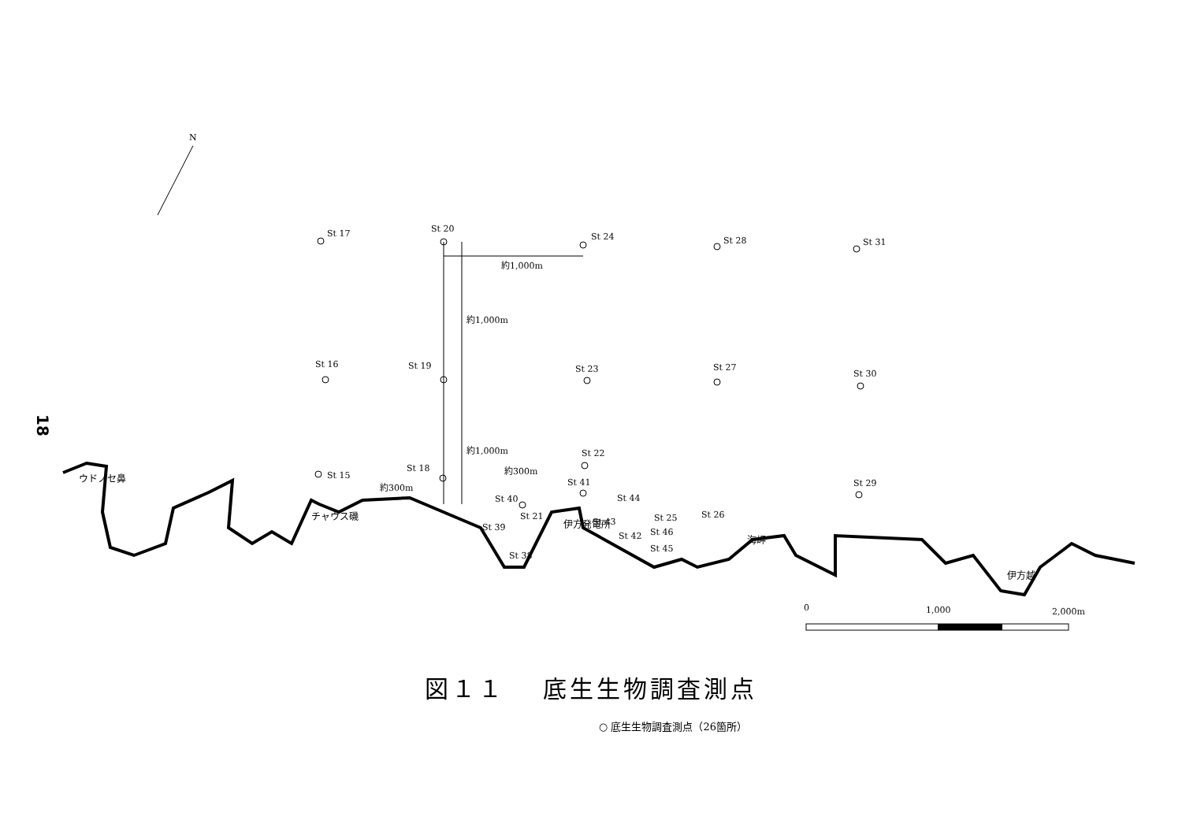18
N
St 17
St 20
St 24
St 28
St 31
約1,000m
約1,000m
St 16
St 19
St 23
St 27
St 30
約1,000m
St 22
約300m
St 15
St 18
St 41
St 29
約300m
St 40
St 44
St 21
St 39
St 43
St 25
St 26
St 46
St 42
St 45
St 38
ウドノセ鼻
チャウス磯
伊方発電所
海岬
伊方越
0
1,000
2,000m
図１１　 底生生物調査測点
○ 底生生物調査測点（26箇所）